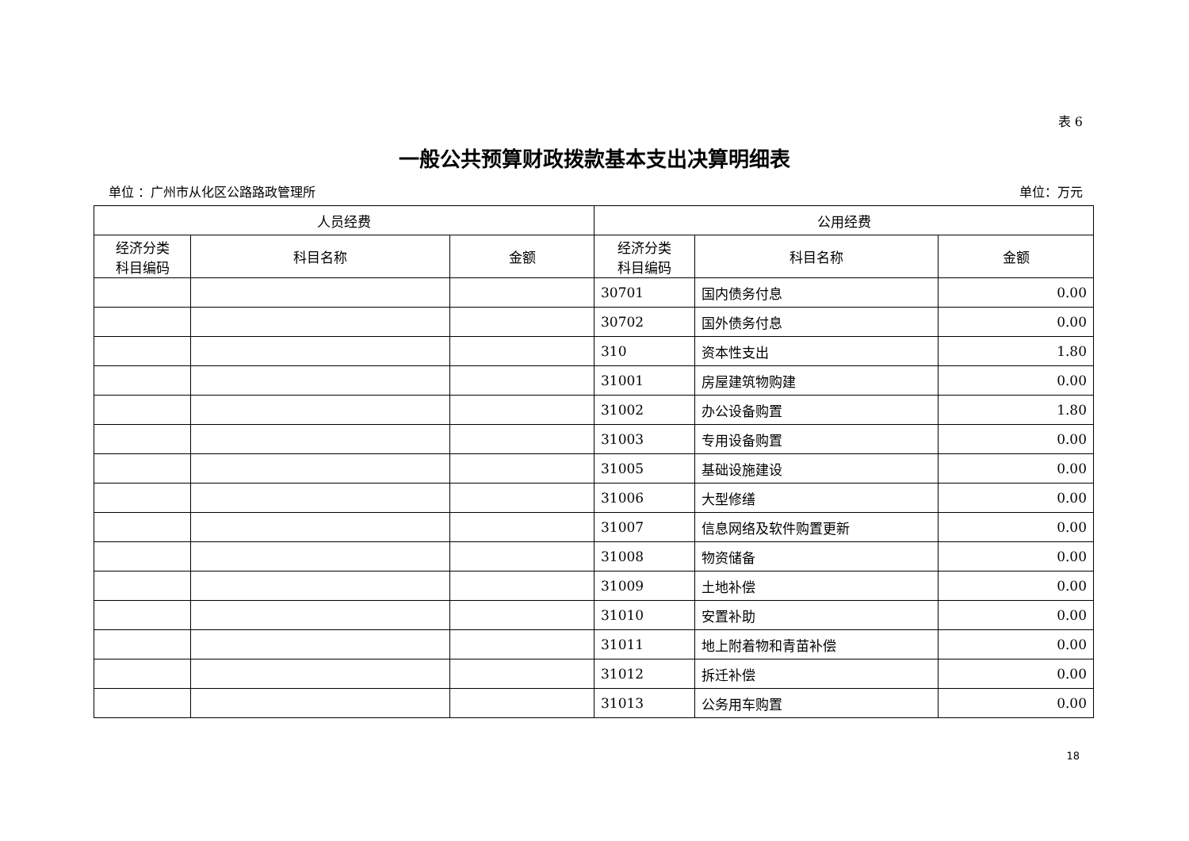表 6
一般公共预算财政拨款基本支出决算明细表
单位 ：广州市从化区公路路政管理所 单位：万元
| 人员经费 | | | 公用经费 | | |
| --- | --- | --- | --- | --- | --- |
| 经济分类 科目编码 | 科目名称 | 金额 | 经济分类 科目编码 | 科目名称 | 金额 |
| | | | 30701 | 国内债务付息 | 0.00 |
| | | | 30702 | 国外债务付息 | 0.00 |
| | | | 310 | 资本性支出 | 1.80 |
| | | | 31001 | 房屋建筑物购建 | 0.00 |
| | | | 31002 | 办公设备购置 | 1.80 |
| | | | 31003 | 专用设备购置 | 0.00 |
| | | | 31005 | 基础设施建设 | 0.00 |
| | | | 31006 | 大型修缮 | 0.00 |
| | | | 31007 | 信息网络及软件购置更新 | 0.00 |
| | | | 31008 | 物资储备 | 0.00 |
| | | | 31009 | 土地补偿 | 0.00 |
| | | | 31010 | 安置补助 | 0.00 |
| | | | 31011 | 地上附着物和青苗补偿 | 0.00 |
| | | | 31012 | 拆迁补偿 | 0.00 |
| | | | 31013 | 公务用车购置 | 0.00 |
18